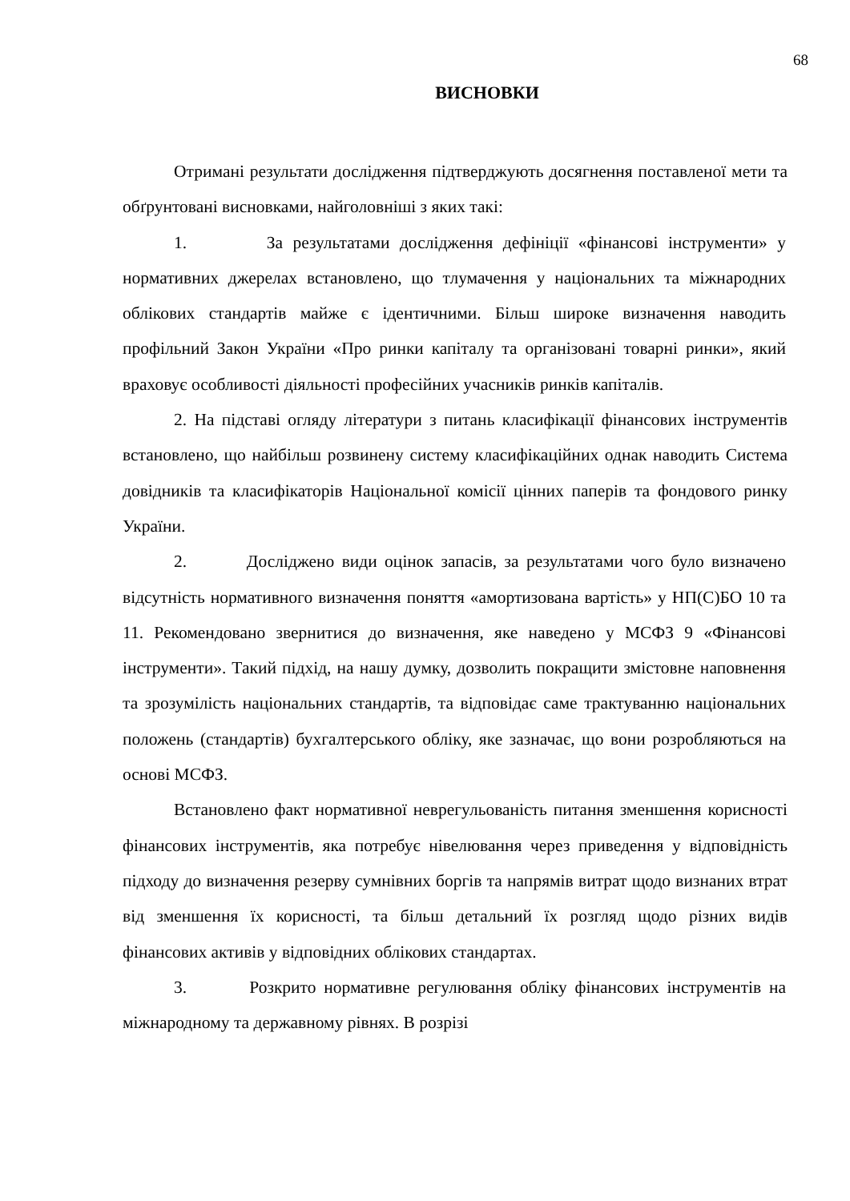68
ВИСНОВКИ
Отримані результати дослідження підтверджують досягнення поставленої мети та обґрунтовані висновками, найголовніші з яких такі:
1. За результатами дослідження дефініції «фінансові інструменти» у нормативних джерелах встановлено, що тлумачення у національних та міжнародних облікових стандартів майже є ідентичними. Більш широке визначення наводить профільний Закон України «Про ринки капіталу та організовані товарні ринки», який враховує особливості діяльності професійних учасників ринків капіталів.
2. На підставі огляду літератури з питань класифікації фінансових інструментів встановлено, що найбільш розвинену систему класифікаційних однак наводить Система довідників та класифікаторів Національної комісії цінних паперів та фондового ринку України.
2. Досліджено види оцінок запасів, за результатами чого було визначено відсутність нормативного визначення поняття «амортизована вартість» у НП(С)БО 10 та 11. Рекомендовано звернитися до визначення, яке наведено у МСФЗ 9 «Фінансові інструменти». Такий підхід, на нашу думку, дозволить покращити змістовне наповнення та зрозумілість національних стандартів, та відповідає саме трактуванню національних положень (стандартів) бухгалтерського обліку, яке зазначає, що вони розробляються на основі МСФЗ.
Встановлено факт нормативної неврегульованість питання зменшення корисності фінансових інструментів, яка потребує нівелювання через приведення у відповідність підходу до визначення резерву сумнівних боргів та напрямів витрат щодо визнаних втрат від зменшення їх корисності, та більш детальний їх розгляд щодо різних видів фінансових активів у відповідних облікових стандартах.
3. Розкрито нормативне регулювання обліку фінансових інструментів на міжнародному та державному рівнях. В розрізі